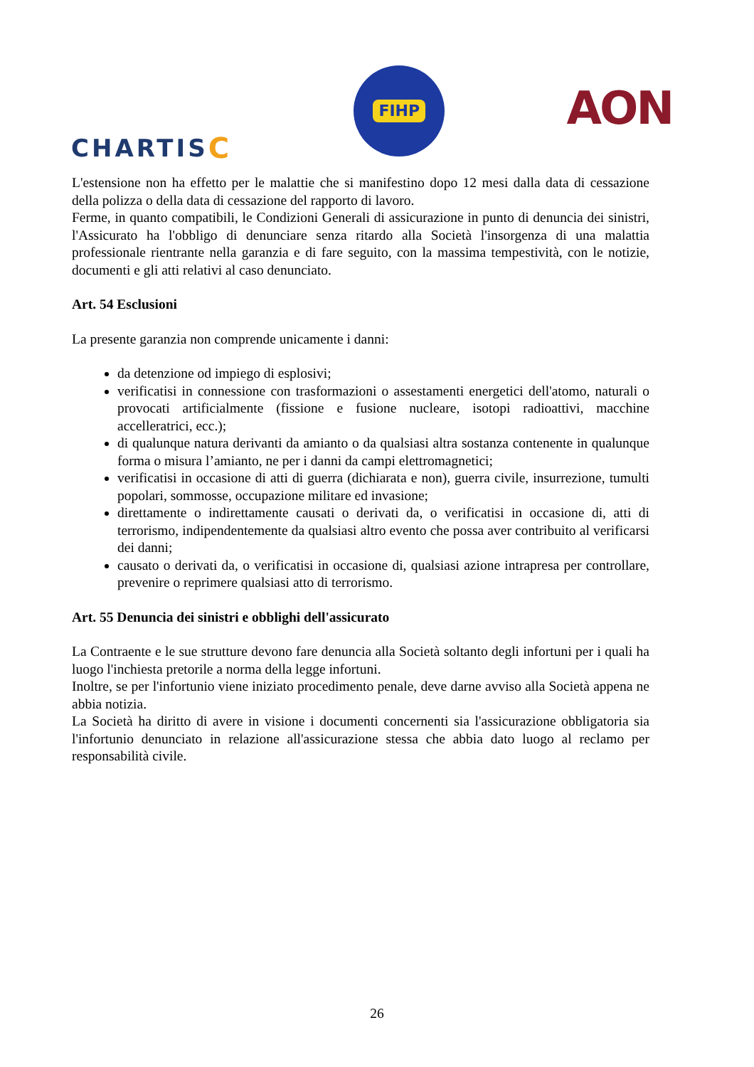CHARTISC
FIHP
AON
L'estensione non ha effetto per le malattie che si manifestino dopo 12 mesi dalla data di cessazione della polizza o della data di cessazione del rapporto di lavoro.
Ferme, in quanto compatibili, le Condizioni Generali di assicurazione in punto di denuncia dei sinistri, l'Assicurato ha l'obbligo di denunciare senza ritardo alla Società l'insorgenza di una malattia professionale rientrante nella garanzia e di fare seguito, con la massima tempestività, con le notizie, documenti e gli atti relativi al caso denunciato.
Art. 54 Esclusioni
La presente garanzia non comprende unicamente i danni:
da detenzione od impiego di esplosivi;
verificatisi in connessione con trasformazioni o assestamenti energetici dell'atomo, naturali o provocati artificialmente (fissione e fusione nucleare, isotopi radioattivi, macchine accelleratrici, ecc.);
di qualunque natura derivanti da amianto o da qualsiasi altra sostanza contenente in qualunque forma o misura l’amianto, ne per i danni da campi elettromagnetici;
verificatisi in occasione di atti di guerra (dichiarata e non), guerra civile, insurrezione, tumulti popolari, sommosse, occupazione militare ed invasione;
direttamente o indirettamente causati o derivati da, o verificatisi in occasione di, atti di terrorismo, indipendentemente da qualsiasi altro evento che possa aver contribuito al verificarsi dei danni;
causato o derivati da, o verificatisi in occasione di, qualsiasi azione intrapresa per controllare, prevenire o reprimere qualsiasi atto di terrorismo.
Art. 55 Denuncia dei sinistri e obblighi dell'assicurato
La Contraente e le sue strutture devono fare denuncia alla Società soltanto degli infortuni per i quali ha luogo l'inchiesta pretorile a norma della legge infortuni.
Inoltre, se per l'infortunio viene iniziato procedimento penale, deve darne avviso alla Società appena ne abbia notizia.
La Società ha diritto di avere in visione i documenti concernenti sia l'assicurazione obbligatoria sia l'infortunio denunciato in relazione all'assicurazione stessa che abbia dato luogo al reclamo per responsabilità civile.
26